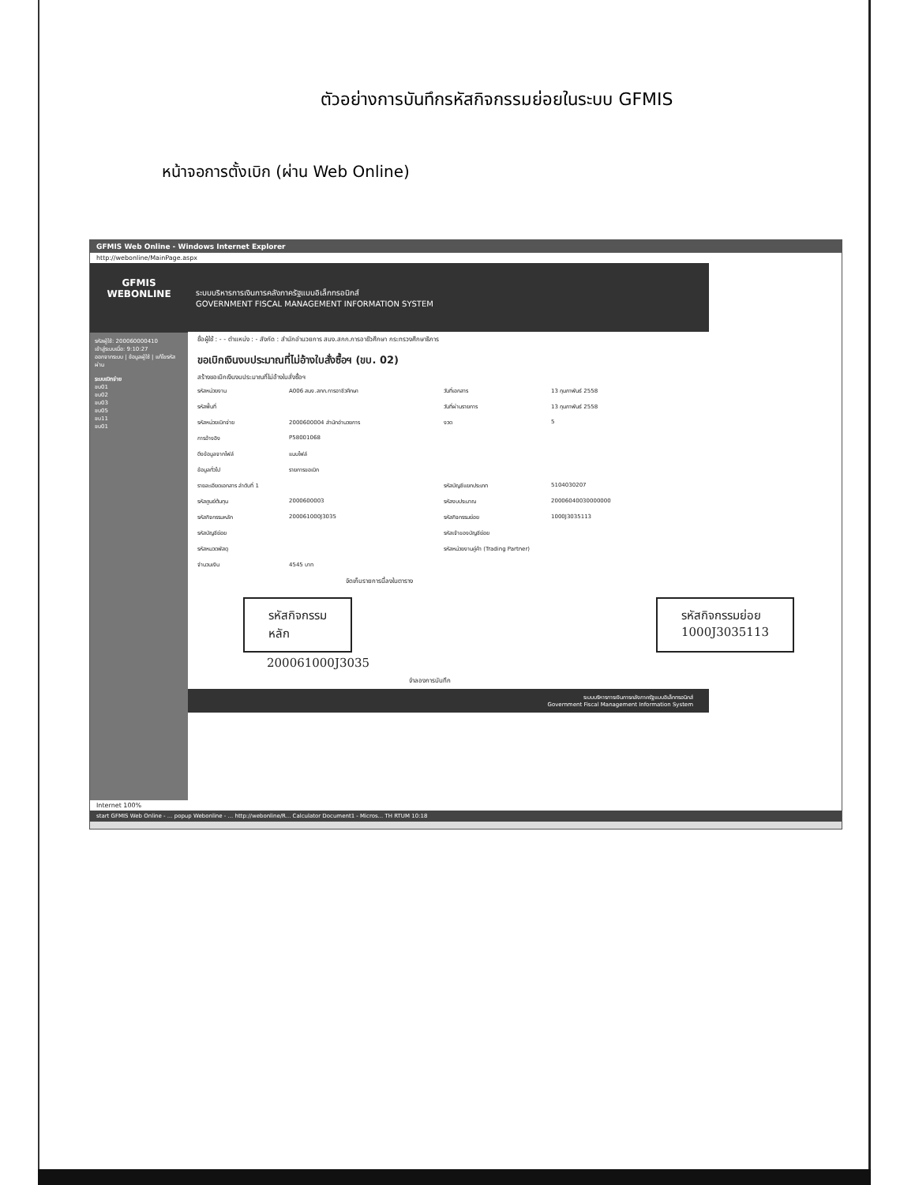ตัวอย่างการบันทึกรหัสกิจกรรมย่อยในระบบ GFMIS
หน้าจอการตั้งเบิก (ผ่าน Web Online)
GFMIS Web Online - Windows Internet Explorer
http://webonline/MainPage.aspx
GFMIS WEBONLINE
รหัสผู้ใช้: 200060000410
เข้าสู่ระบบเมื่อ: 9:10:27
ออกจากระบบ | ข้อมูลผู้ใช้ | แก้ไขรหัสผ่าน
ระบบเบิกจ่าย
ขบ01
ขบ02
ขบ03
ขบ05
ขบ11
ขบ01
ระบบบริหารการเงินการคลังภาครัฐแบบอิเล็กทรอนิกส์
GOVERNMENT FISCAL MANAGEMENT INFORMATION SYSTEM
ชื่อผู้ใช้ : - - ตำแหน่ง : - สังกัด : สำนักอำนวยการ สนง.สกก.การอาชีวศึกษา กระทรวงศึกษาธิการ
ขอเบิกเงินงบประมาณที่ไม่อ้างใบสั่งซื้อฯ (ขบ. 02)
สร้างขอเบิกเงินงบประมาณที่ไม่อ้างใบสั่งซื้อฯ
รหัสหน่วยงาน
A006 สนง.สกก.การอาชีวศึกษา
วันที่เอกสาร
13 กุมภาพันธ์ 2558
รหัสพื้นที่
วันที่ผ่านรายการ
13 กุมภาพันธ์ 2558
รหัสหน่วยเบิกจ่าย
2000600004 สำนักอำนวยการ
งวด
5
การอ้างอิง
P58001068
ดึงข้อมูลจากไฟล์
แนบไฟล์
ข้อมูลทั่วไป
รายการขอเบิก
รายละเอียดเอกสาร ลำดับที่ 1
รหัสบัญชีแยกประเภท
5104030207
รหัสศูนย์ต้นทุน
2000600003
รหัสงบประมาณ
20006040030000000
รหัสกิจกรรมหลัก
200061000J3035
รหัสกิจกรรมย่อย
1000J3035113
รหัสบัญชีย่อย
รหัสเจ้าของบัญชีย่อย
รหัสหมวดพัสดุ
รหัสหน่วยงานคู่ค้า (Trading Partner)
จำนวนเงิน
4545 บาท
จัดเก็บรายการนี้ลงในตาราง
รหัสกิจกรรม
หลัก
รหัสกิจกรรมย่อย
1000J3035113
200061000J3035
จำลองการบันทึก
ระบบบริหารการเงินการคลังภาครัฐแบบอิเล็กทรอนิกส์
Government Fiscal Management Information System
Internet 100%
start GFMIS Web Online - ... popup Webonline - ... http://webonline/R... Calculator Document1 - Micros... TH RTUM 10:18